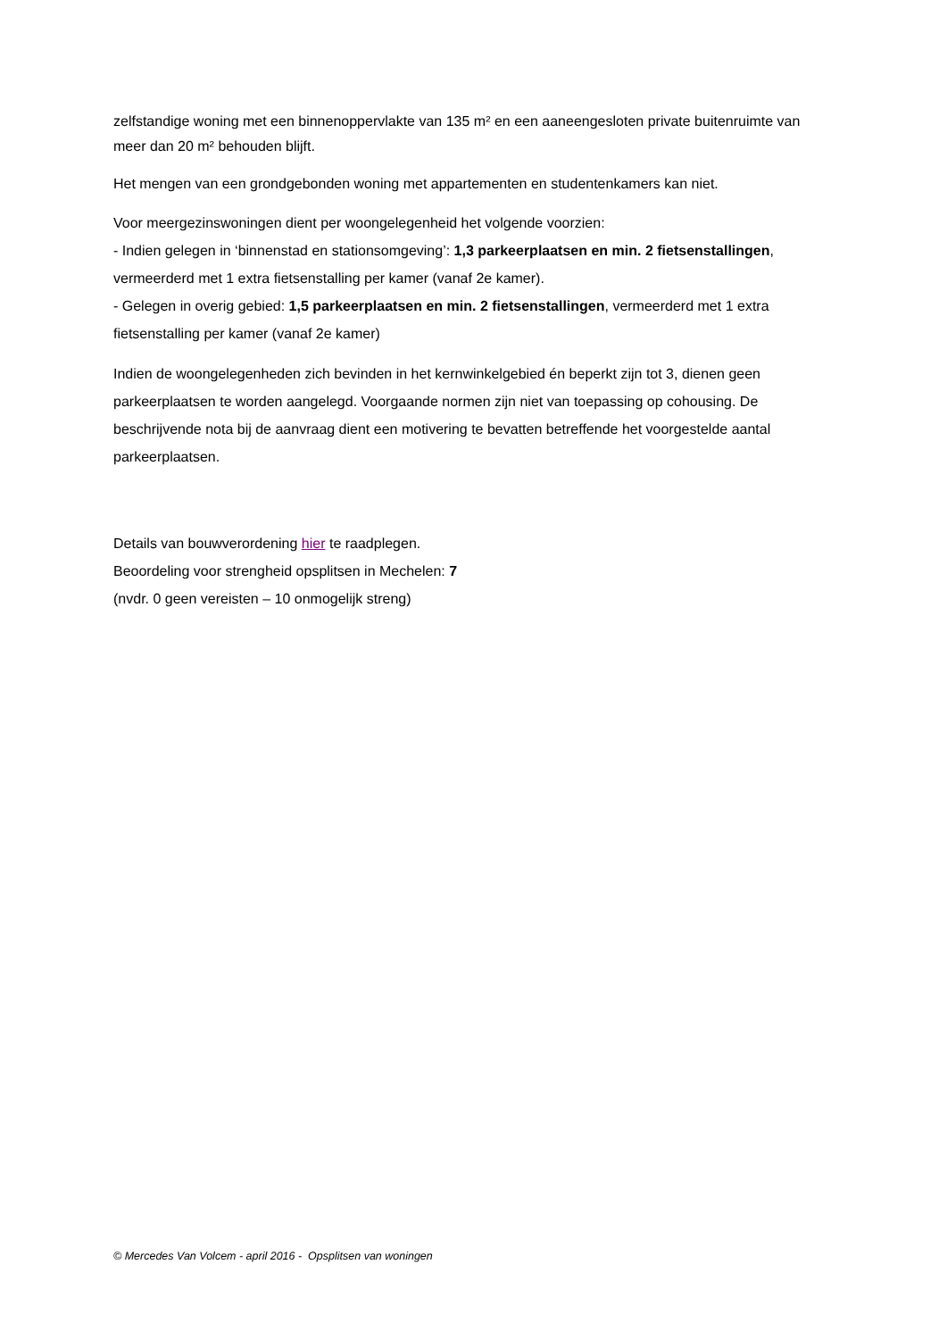zelfstandige woning met een binnenoppervlakte van 135 m² en een aaneengesloten private buitenruimte van meer dan 20 m² behouden blijft.
Het mengen van een grondgebonden woning met appartementen en studentenkamers kan niet.
Voor meergezinswoningen dient per woongelegenheid het volgende voorzien:
- Indien gelegen in ‘binnenstad en stationsomgeving’: 1,3 parkeerplaatsen en min. 2 fietsenstallingen, vermeerderd met 1 extra fietsenstalling per kamer (vanaf 2e kamer).
- Gelegen in overig gebied: 1,5 parkeerplaatsen en min. 2 fietsenstallingen, vermeerderd met 1 extra fietsenstalling per kamer (vanaf 2e kamer)
Indien de woongelegenheden zich bevinden in het kernwinkelgebied én beperkt zijn tot 3, dienen geen parkeerplaatsen te worden aangelegd. Voorgaande normen zijn niet van toepassing op cohousing. De beschrijvende nota bij de aanvraag dient een motivering te bevatten betreffende het voorgestelde aantal parkeerplaatsen.
Details van bouwverordening hier te raadplegen.
Beoordeling voor strengheid opsplitsen in Mechelen: 7
(nvdr. 0 geen vereisten – 10 onmogelijk streng)
© Mercedes Van Volcem - april 2016 - Opsplitsen van woningen